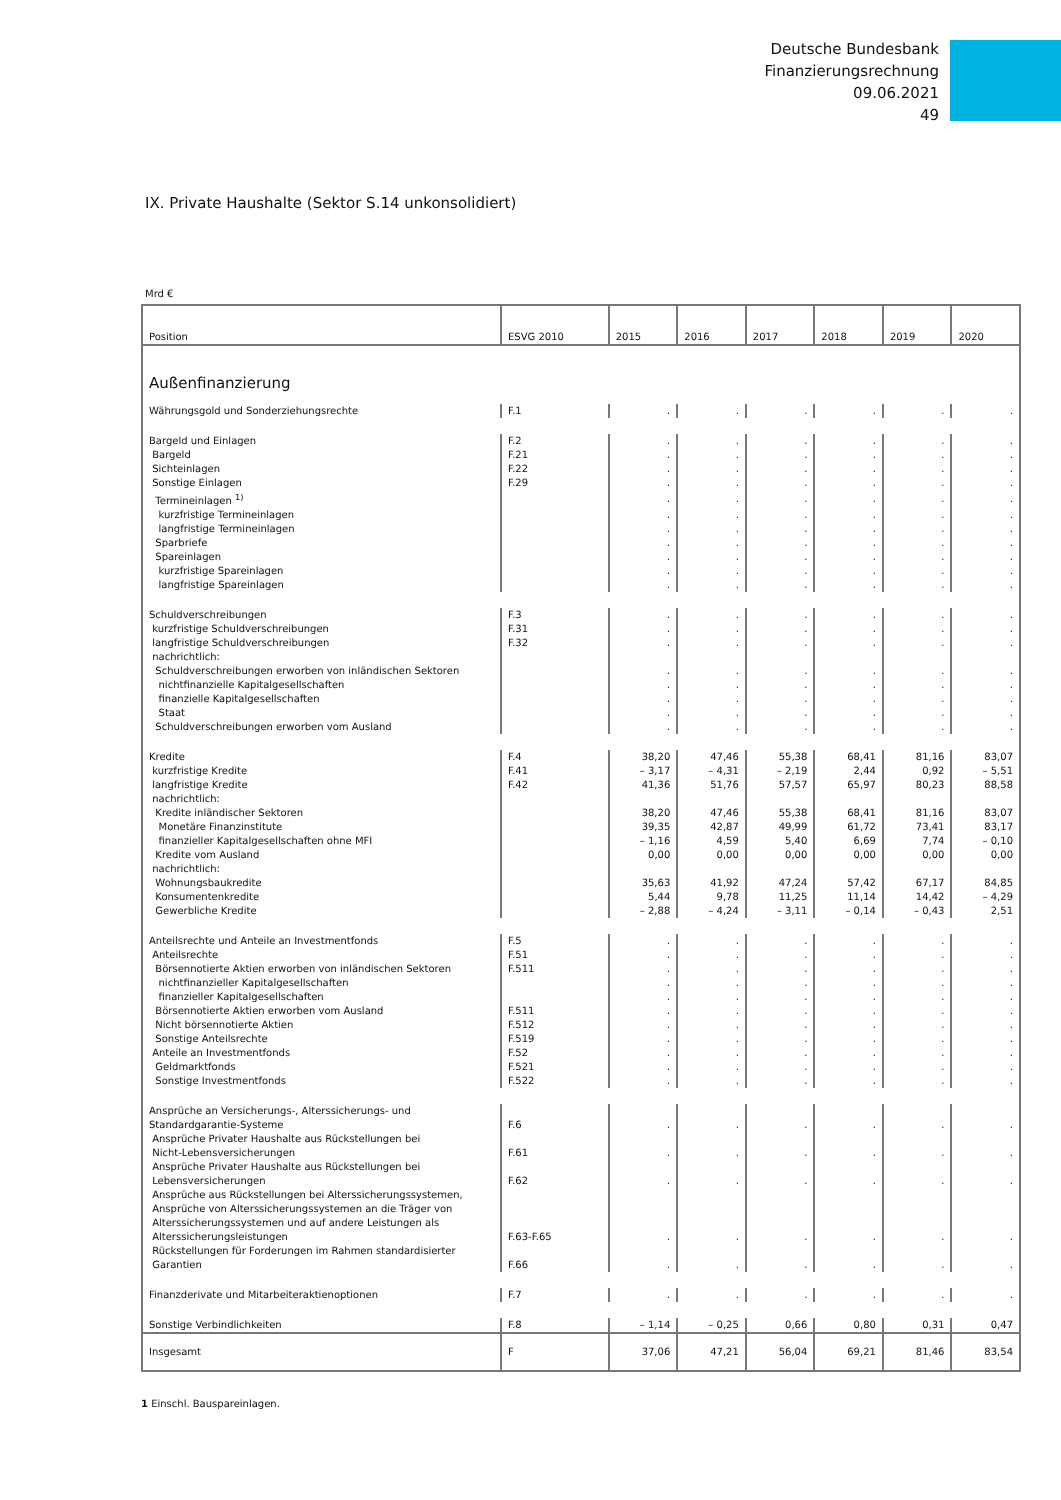Deutsche Bundesbank
Finanzierungsrechnung
09.06.2021
49
IX. Private Haushalte (Sektor S.14 unkonsolidiert)
Mrd €
| Position | ESVG 2010 | 2015 | 2016 | 2017 | 2018 | 2019 | 2020 |
| --- | --- | --- | --- | --- | --- | --- | --- |
| Außenfinanzierung | | | | | | | |
| Währungsgold und Sonderziehungsrechte | F.1 | . | . | . | . | . | . |
| Bargeld und Einlagen | F.2 | . | . | . | . | . | . |
| Bargeld | F.21 | . | . | . | . | . | . |
| Sichteinlagen | F.22 | . | . | . | . | . | . |
| Sonstige Einlagen | F.29 | . | . | . | . | . | . |
| Termineinlagen <sup>1)</sup> | | . | . | . | . | . | . |
| kurzfristige Termineinlagen | | . | . | . | . | . | . |
| langfristige Termineinlagen | | . | . | . | . | . | . |
| Sparbriefe | | . | . | . | . | . | . |
| Spareinlagen | | . | . | . | . | . | . |
| kurzfristige Spareinlagen | | . | . | . | . | . | . |
| langfristige Spareinlagen | | . | . | . | . | . | . |
| Schuldverschreibungen | F.3 | . | . | . | . | . | . |
| kurzfristige Schuldverschreibungen | F.31 | . | . | . | . | . | . |
| langfristige Schuldverschreibungen | F.32 | . | . | . | . | . | . |
| nachrichtlich: | | | | | | | |
| Schuldverschreibungen erworben von inländischen Sektoren | | . | . | . | . | . | . |
| nichtfinanzielle Kapitalgesellschaften | | . | . | . | . | . | . |
| finanzielle Kapitalgesellschaften | | . | . | . | . | . | . |
| Staat | | . | . | . | . | . | . |
| Schuldverschreibungen erworben vom Ausland | | . | . | . | . | . | . |
| Kredite | F.4 | 38,20 | 47,46 | 55,38 | 68,41 | 81,16 | 83,07 |
| kurzfristige Kredite | F.41 | – 3,17 | – 4,31 | – 2,19 | 2,44 | 0,92 | – 5,51 |
| langfristige Kredite | F.42 | 41,36 | 51,76 | 57,57 | 65,97 | 80,23 | 88,58 |
| nachrichtlich: | | | | | | | |
| Kredite inländischer Sektoren | | 38,20 | 47,46 | 55,38 | 68,41 | 81,16 | 83,07 |
| Monetäre Finanzinstitute | | 39,35 | 42,87 | 49,99 | 61,72 | 73,41 | 83,17 |
| finanzieller Kapitalgesellschaften ohne MFI | | – 1,16 | 4,59 | 5,40 | 6,69 | 7,74 | – 0,10 |
| Kredite vom Ausland | | 0,00 | 0,00 | 0,00 | 0,00 | 0,00 | 0,00 |
| nachrichtlich: | | | | | | | |
| Wohnungsbaukredite | | 35,63 | 41,92 | 47,24 | 57,42 | 67,17 | 84,85 |
| Konsumentenkredite | | 5,44 | 9,78 | 11,25 | 11,14 | 14,42 | – 4,29 |
| Gewerbliche Kredite | | – 2,88 | – 4,24 | – 3,11 | – 0,14 | – 0,43 | 2,51 |
| Anteilsrechte und Anteile an Investmentfonds | F.5 | . | . | . | . | . | . |
| Anteilsrechte | F.51 | . | . | . | . | . | . |
| Börsennotierte Aktien erworben von inländischen Sektoren | F.511 | . | . | . | . | . | . |
| nichtfinanzieller Kapitalgesellschaften | | . | . | . | . | . | . |
| finanzieller Kapitalgesellschaften | | . | . | . | . | . | . |
| Börsennotierte Aktien erworben vom Ausland | F.511 | . | . | . | . | . | . |
| Nicht börsennotierte Aktien | F.512 | . | . | . | . | . | . |
| Sonstige Anteilsrechte | F.519 | . | . | . | . | . | . |
| Anteile an Investmentfonds | F.52 | . | . | . | . | . | . |
| Geldmarktfonds | F.521 | . | . | . | . | . | . |
| Sonstige Investmentfonds | F.522 | . | . | . | . | . | . |
| Ansprüche an Versicherungs-, Alterssicherungs- und Standardgarantie-Systeme | F.6 | . | . | . | . | . | . |
| Ansprüche Privater Haushalte aus Rückstellungen bei Nicht-Lebensversicherungen | F.61 | . | . | . | . | . | . |
| Ansprüche Privater Haushalte aus Rückstellungen bei Lebensversicherungen | F.62 | . | . | . | . | . | . |
| Ansprüche aus Rückstellungen bei Alterssicherungssystemen, Ansprüche von Alterssicherungssystemen an die Träger von Alterssicherungssystemen und auf andere Leistungen als Alterssicherungsleistungen | F.63-F.65 | . | . | . | . | . | . |
| Rückstellungen für Forderungen im Rahmen standardisierter Garantien | F.66 | . | . | . | . | . | . |
| Finanzderivate und Mitarbeiteraktienoptionen | F.7 | . | . | . | . | . | . |
| Sonstige Verbindlichkeiten | F.8 | – 1,14 | – 0,25 | 0,66 | 0,80 | 0,31 | 0,47 |
| Insgesamt | F | 37,06 | 47,21 | 56,04 | 69,21 | 81,46 | 83,54 |
1 Einschl. Bauspareinlagen.